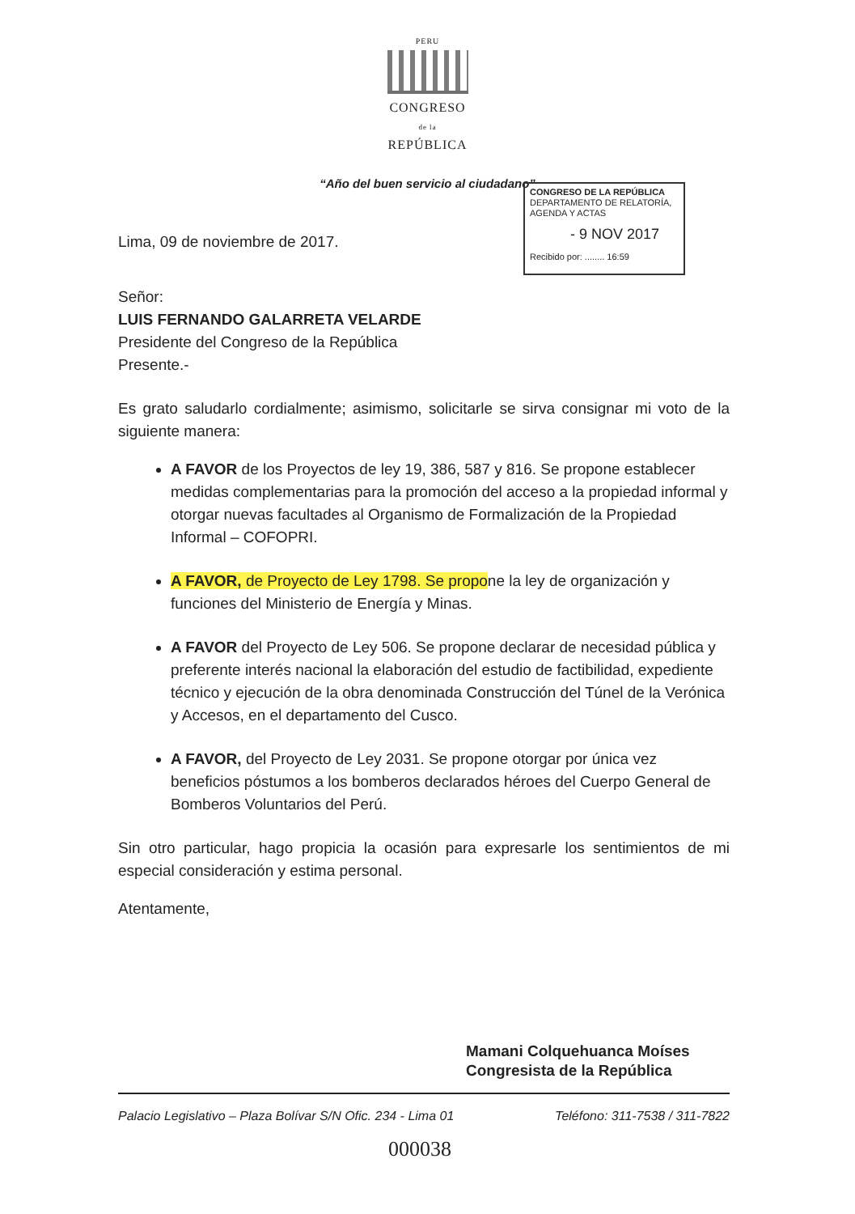PERU
CONGRESO
de la
REPÚBLICA
“Año del buen servicio al ciudadano”
CONGRESO DE LA REPÚBLICA
DEPARTAMENTO DE RELATORÍA, AGENDA Y ACTAS
- 9 NOV 2017
Recibido por: ........ 16:59
Lima, 09 de noviembre de 2017.
Señor:
LUIS FERNANDO GALARRETA VELARDE
Presidente del Congreso de la República
Presente.-
Es grato saludarlo cordialmente; asimismo, solicitarle se sirva consignar mi voto de la siguiente manera:
A FAVOR de los Proyectos de ley 19, 386, 587 y 816. Se propone establecer medidas complementarias para la promoción del acceso a la propiedad informal y otorgar nuevas facultades al Organismo de Formalización de la Propiedad Informal – COFOPRI.
A FAVOR, de Proyecto de Ley 1798. Se propone la ley de organización y funciones del Ministerio de Energía y Minas.
A FAVOR del Proyecto de Ley 506. Se propone declarar de necesidad pública y preferente interés nacional la elaboración del estudio de factibilidad, expediente técnico y ejecución de la obra denominada Construcción del Túnel de la Verónica y Accesos, en el departamento del Cusco.
A FAVOR, del Proyecto de Ley 2031. Se propone otorgar por única vez beneficios póstumos a los bomberos declarados héroes del Cuerpo General de Bomberos Voluntarios del Perú.
Sin otro particular, hago propicia la ocasión para expresarle los sentimientos de mi especial consideración y estima personal.
Atentamente,
Mamani Colquehuanca Moíses
Congresista de la República
Palacio Legislativo – Plaza Bolívar S/N Ofic. 234 - Lima 01 Teléfono: 311-7538 / 311-7822
000038